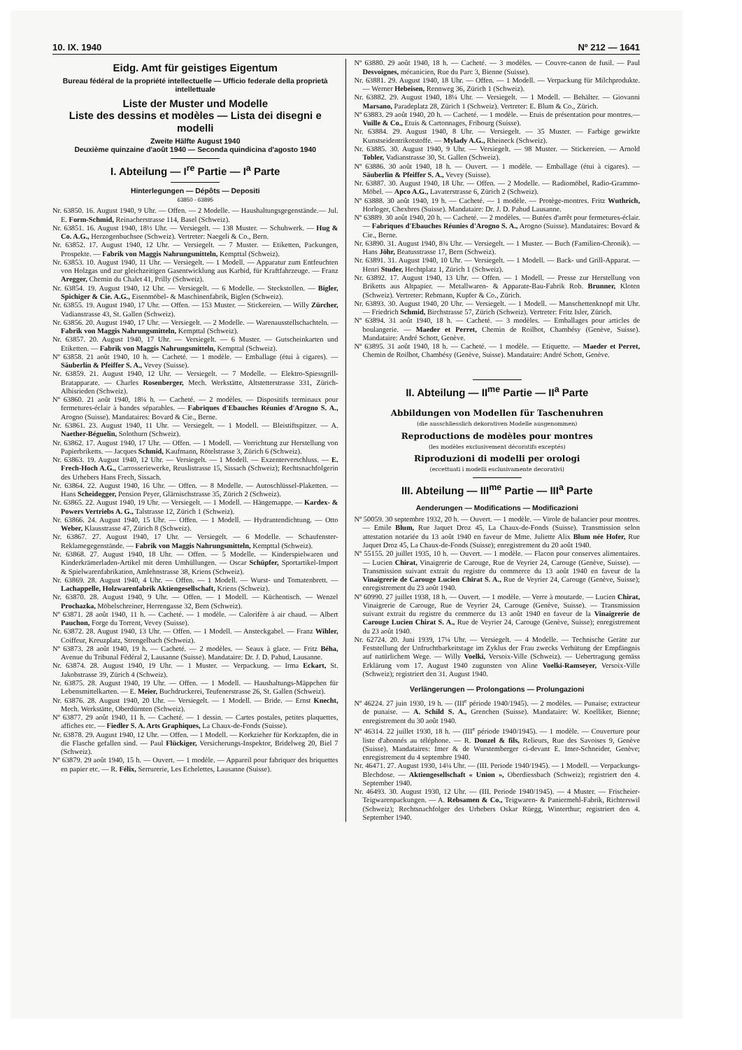10. IX. 1940 Nº 212 — 1641
Eidg. Amt für geistiges Eigentum
Bureau fédéral de la propriété intellectuelle — Ufficio federale della proprietà intellettuale
Liste der Muster und Modelle
Liste des dessins et modèles — Lista dei disegni e modelli
Zweite Hälfte August 1940
Deuxième quinzaine d'août 1940 — Seconda quindicina d'agosto 1940
I. Abteilung — I<sup>re</sup> Partie — I<sup>a</sup> Parte
Hinterlegungen — Dépôts — Depositi
63850 - 63895
Nr. 63850. 16. August 1940, 9 Uhr. — Offen. — 2 Modelle. — Haushaltungsgegenstände.— Jul. E. Form-Schmid, Reinacherstrasse 114, Basel (Schweiz).
Nr. 63851. 16. August 1940, 18½ Uhr. — Versiegelt. — 138 Muster. — Schuhwerk. — Hug & Co. A.G., Herzogenbuchsee (Schweiz). Vertreter: Naegeli & Co., Bern.
Nr. 63852. 17. August 1940, 12 Uhr. — Versiegelt. — 7 Muster. — Etiketten, Packungen, Prospekte. — Fabrik von Maggis Nahrungsmitteln, Kempttal (Schweiz).
Nr. 63853. 10. August 1940, 11 Uhr. — Versiegelt. — 1 Modell. — Apparatur zum Entfeuchten von Holzgas und zur gleichzeitigen Gasentwicklung aus Karbid, für Kraftfahrzeuge. — Franz Aregger, Chemin du Chalet 41, Prilly (Schweiz).
Nr. 63854. 19. August 1940, 12 Uhr. — Versiegelt. — 6 Modelle. — Steckstollen. — Bigler, Spichiger & Cie. A.G., Eisenmöbel- & Maschinenfabrik, Biglen (Schweiz).
Nr. 63855. 19. August 1940, 17 Uhr. — Offen. — 153 Muster. — Stickereien. — Willy Zürcher, Vadianstrasse 43, St. Gallen (Schweiz).
Nr. 63856. 20. August 1940, 17 Uhr. — Versiegelt. — 2 Modelle. — Warenausstellschachteln. — Fabrik von Maggis Nahrungsmitteln, Kempttal (Schweiz).
Nr. 63857. 20. August 1940, 17 Uhr. — Versiegelt. — 6 Muster. — Gutscheinkarten und Etiketten. — Fabrik von Maggis Nahrungsmitteln, Kempttal (Schweiz).
Nº 63858. 21 août 1940, 10 h. — Cacheté. — 1 modèle. — Emballage (étui à cigares). — Säuberlin & Pfeiffer S. A., Vevey (Suisse).
Nr. 63859. 21. August 1940, 12 Uhr. — Versiegelt. — 7 Modelle. — Elektro-Spiessgrill-Bratapparate. — Charles Rosenberger, Mech. Werkstätte, Altstetterstrasse 331, Zürich-Albisrieden (Schweiz).
Nº 63860. 21 août 1940, 18¼ h. — Cacheté. — 2 modèles. — Dispositifs terminaux pour fermetures-éclair à bandes séparables. — Fabriques d'Ebauches Réunies d'Arogno S. A., Arogno (Suisse). Mandataires: Bovard & Cie., Berne.
Nr. 63861. 23. August 1940, 11 Uhr. — Versiegelt. — 1 Modell. — Bleistiftspitzer. — A. Naether-Béguelin, Solothurn (Schweiz).
Nr. 63862. 17. August 1940, 17 Uhr. — Offen. — 1 Modell. — Vorrichtung zur Herstellung von Papierbriketts. — Jacques Schmid, Kaufmann, Rötelstrasse 3, Zürich 6 (Schweiz).
Nr. 63863. 19. August 1940, 12 Uhr. — Versiegelt. — 1 Modell. — Exzenterverschluss. — E. Frech-Hoch A.G., Carrosseriewerke, Reuslistrasse 15, Sissach (Schweiz); Rechtsnachfolgerin des Urhebers Hans Frech, Sissach.
Nr. 63864. 22. August 1940, 16 Uhr. — Offen. — 8 Modelle. — Autoschlüssel-Plaketten. — Hans Scheidegger, Pension Peyer, Glärnischstrasse 35, Zürich 2 (Schweiz).
Nr. 63865. 22. August 1940, 19 Uhr. — Versiegelt. — 1 Modell. — Hängemappe. — Kardex- & Powers Vertriebs A. G., Talstrasse 12, Zürich 1 (Schweiz).
Nr. 63866. 24. August 1940, 15 Uhr. — Offen. — 1 Modell. — Hydrantendichtung. — Otto Weber, Klausstrasse 47, Zürich 8 (Schweiz).
Nr. 63867. 27. August 1940, 17 Uhr. — Versiegelt. — 6 Modelle. — Schaufenster-Reklamegegenstände. — Fabrik von Maggis Nahrungsmitteln, Kempttal (Schweiz).
Nr. 63868. 27. August 1940, 18 Uhr. — Offen. — 5 Modelle. — Kinderspielwaren und Kinderkrämerladen-Artikel mit deren Umhüllungen. — Oscar Schüpfer, Sportartikel-Import & Spielwarenfabrikation, Amlehnstrasse 38, Kriens (Schweiz).
Nr. 63869. 28. August 1940, 4 Uhr. — Offen. — 1 Modell. — Wurst- und Tomatenbrett. — Lachappelle, Holzwarenfabrik Aktiengesellschaft, Kriens (Schweiz).
Nr. 63870. 28. August 1940, 9 Uhr. — Offen. — 1 Modell. — Küchentisch. — Wenzel Prochazka, Möbelschreiner, Herrengasse 32, Bern (Schweiz).
Nº 63871. 28 août 1940, 11 h. — Cacheté. — 1 modèle. — Calorifère à air chaud. — Albert Pauchon, Forge du Torrent, Vevey (Suisse).
Nr. 63872. 28. August 1940, 13 Uhr. — Offen. — 1 Modell. — Ansteckgabel. — Franz Wihler, Coiffeur, Kreuzplatz, Strengelbach (Schweiz).
Nº 63873. 28 août 1940, 19 h. — Cacheté. — 2 modèles. — Seaux à glace. — Fritz Béha, Avenue du Tribunal Fédéral 2, Lausanne (Suisse). Mandataire: Dr. J. D. Pahud, Lausanne.
Nr. 63874. 28. August 1940, 19 Uhr. — 1 Muster. — Verpackung. — Irma Eckart, St. Jakobstrasse 39, Zürich 4 (Schweiz).
Nr. 63875. 28. August 1940, 19 Uhr. — Offen. — 1 Modell. — Haushaltungs-Mäppchen für Lebensmittelkarten. — E. Meier, Buchdruckerei, Teufenerstrasse 26, St. Gallen (Schweiz).
Nr. 63876. 28. August 1940, 20 Uhr. — Versiegelt. — 1 Modell. — Bride. — Ernst Knecht, Mech. Werkstätte, Oberdürnten (Schweiz).
Nº 63877. 29 août 1940, 11 h. — Cacheté. — 1 dessin. — Cartes postales, petites plaquettes, affiches etc. — Fiedler S. A. Arts Graphiques, La Chaux-de-Fonds (Suisse).
Nr. 63878. 29. August 1940, 12 Uhr. — Offen. — 1 Modell. — Korkzieher für Korkzapfen, die in die Flasche gefallen sind. — Paul Flückiger, Versicherungs-Inspektor, Bridelweg 20, Biel 7 (Schweiz).
Nº 63879. 29 août 1940, 15 h. — Ouvert. — 1 modèle. — Appareil pour fabriquer des briquettes en papier etc. — R. Félix, Serrurerie, Les Echelettes, Lausanne (Suisse).
Nº 63880. 29 août 1940, 18 h. — Cacheté. — 3 modèles. — Couvre-canon de fusil. — Paul Desvoignes, mécanicien, Rue du Parc 3, Bienne (Suisse).
Nr. 63881. 29. August 1940, 18 Uhr. — Offen. — 1 Modell. — Verpackung für Milchprodukte. — Werner Hebeisen, Rennweg 36, Zürich 1 (Schweiz).
Nr. 63882. 29. August 1940, 18¼ Uhr. — Versiegelt. — 1 Modell. — Behälter. — Giovanni Marsano, Paradeplatz 28, Zürich 1 (Schweiz). Vertreter: E. Blum & Co., Zürich.
Nº 63883. 29 août 1940, 20 h. — Cacheté. — 1 modèle. — Etuis de présentation pour montres.— Vuille & Co., Etuis & Cartonnages, Fribourg (Suisse).
Nr. 63884. 29. August 1940, 8 Uhr. — Versiegelt. — 35 Muster. — Farbige gewirkte Kunstseidentrikotstoffe. — Mylady A.G., Rheineck (Schweiz).
Nr. 63885. 30. August 1940, 9 Uhr. — Versiegelt. — 98 Muster. — Stickereien. — Arnold Tobler, Vadianstrasse 30, St. Gallen (Schweiz).
Nº 63886. 30 août 1940, 18 h. — Ouvert. — 1 modèle. — Emballage (étui à cigares). — Säuberlin & Pfeiffer S. A., Vevey (Suisse).
Nr. 63887. 30. August 1940, 18 Uhr. — Offen. — 2 Modelle. — Radiomöbel, Radio-Grammo-Möbel. — Apco A.G., Lavaterstrasse 6, Zürich 2 (Schweiz).
Nº 63888. 30 août 1940, 19 h. — Cacheté. — 1 modèle. — Protège-montres. Fritz Wuthrich, Horloger, Chexbres (Suisse). Mandataire: Dr. J. D. Pahud Lausanne.
Nº 63889. 30 août 1940, 20 h. — Cacheté. — 2 modèles. — Butées d'arrêt pour fermetures-éclair. — Fabriques d'Ebauches Réunies d'Arogno S. A., Arogno (Suisse). Mandataires: Bovard & Cie., Berne.
Nr. 63890. 31. August 1940, 8¾ Uhr. — Versiegelt. — 1 Muster. — Buch (Familien-Chronik). — Hans Jöhr, Beatusstrasse 17, Bern (Schweiz).
Nr. 63891. 31. August 1940, 10 Uhr. — Versiegelt. — 1 Modell. — Back- und Grill-Apparat. — Henri Studer, Hechtplatz 1, Zürich 1 (Schweiz).
Nr. 63892. 17. August 1940, 13 Uhr. — Offen. — 1 Modell. — Presse zur Herstellung von Briketts aus Altpapier. — Metallwaren- & Apparate-Bau-Fabrik Rob. Brunner, Kloten (Schweiz). Vertreter: Rebmann, Kupfer & Co., Zürich.
Nr. 63893. 30. August 1940, 20 Uhr. — Versiegelt. — 1 Modell. — Manschettenknopf mit Uhr. — Friedrich Schmid, Birchstrasse 57, Zürich (Schweiz). Vertreter: Fritz Isler, Zürich.
Nº 63894. 31 août 1940, 18 h. — Cacheté. — 3 modèles. — Emballages pour articles de boulangerie. — Maeder et Perret, Chemin de Roilbot, Chambésy (Genève, Suisse). Mandataire: André Schott, Genève.
Nº 63895. 31 août 1940, 18 h. — Cacheté. — 1 modèle. — Etiquette. — Maeder et Perret, Chemin de Roilbot, Chambésy (Genève, Suisse). Mandataire: André Schott, Genève.
II. Abteilung — II<sup>me</sup> Partie — II<sup>a</sup> Parte
Abbildungen von Modellen für Taschenuhren
(die ausschliesslich dekorativen Modelle ausgenommen)
Reproductions de modèles pour montres
(les modèles exclusivement décoratifs exceptés)
Riproduzioni di modelli per orologi
(eccettuati i modelli esclusivamente decorativi)
III. Abteilung — III<sup>me</sup> Partie — III<sup>a</sup> Parte
Aenderungen — Modifications — Modificazioni
Nº 50059. 30 septembre 1932, 20 h. — Ouvert. — 1 modèle. — Virole de balancier pour montres.— Emile Blum, Rue Jaquet Droz 45, La Chaux-de-Fonds (Suisse). Transmission selon attestation notariée du 13 août 1940 en faveur de Mme. Juliette Alix Blum née Hofer, Rue Jaquet Droz 45, La Chaux-de-Fonds (Suisse); enregistrement du 20 août 1940.
Nº 55155. 20 juillet 1935, 10 h. — Ouvert. — 1 modèle. — Flacon pour conserves alimentaires. — Lucien Chirat, Vinaigrerie de Carouge, Rue de Veyrier 24, Carouge (Genève, Suisse). — Transmission suivant extrait du registre du commerce du 13 août 1940 en faveur de la Vinaigrerie de Carouge Lucien Chirat S. A., Rue de Veyrier 24, Carouge (Genève, Suisse); enregistrement du 23 août 1940.
Nº 60990. 27 juillet 1938, 18 h. — Ouvert. — 1 modèle. — Verre à moutarde. — Lucien Chirat, Vinaigrerie de Carouge, Rue de Veyrier 24, Carouge (Genève, Suisse). — Transmission suivant extrait du registre du commerce du 13 août 1940 en faveur de la Vinaigrerie de Carouge Lucien Chirat S. A., Rue de Veyrier 24, Carouge (Genève, Suisse); enregistrement du 23 août 1940.
Nr. 62724. 20. Juni 1939, 17¼ Uhr. — Versiegelt. — 4 Modelle. — Technische Geräte zur Feststellung der Unfruchtbarkeitstage im Zyklus der Frau zwecks Verhütung der Empfängnis auf natürlichem Wege. — Willy Voelki, Versoix-Ville (Schweiz). — Uebertragung gemäss Erklärung vom 17. August 1940 zugunsten von Aline Voelki-Ramseyer, Versoix-Ville (Schweiz); registriert den 31. August 1940.
Verlängerungen — Prolongations — Prolungazioni
Nº 46224. 27 juin 1930, 19 h. — (III<sup>e</sup> période 1940/1945). — 2 modèles. — Punaise; extracteur de punaise. — A. Schild S. A., Grenchen (Suisse). Mandataire: W. Koelliker, Bienne; enregistrement du 30 août 1940.
Nº 46314. 22 juillet 1930, 18 h. — (III<sup>e</sup> période 1940/1945). — 1 modèle. — Couverture pour liste d'abonnés au téléphone. — R. Donzel & fils, Relieurs, Rue des Savoises 9, Genève (Suisse). Mandataires: Imer & de Wurstemberger ci-devant E. Imer-Schneider, Genève; enregistrement du 4 septembre 1940.
Nr. 46471. 27. August 1930, 14¼ Uhr. — (III. Periode 1940/1945). — 1 Modell. — Verpackungs-Blechdose. — Aktiengesellschaft « Union », Oberdiessbach (Schweiz); registriert den 4. September 1940.
Nr. 46493. 30. August 1930, 12 Uhr. — (III. Periode 1940/1945). — 4 Muster. — Frischeier-Teigwarenpackungen. — A. Rebsamen & Co., Teigwaren- & Paniermehl-Fabrik, Richterswil (Schweiz); Rechtsnachfolger des Urhebers Oskar Rüegg, Winterthur; registriert den 4. September 1940.